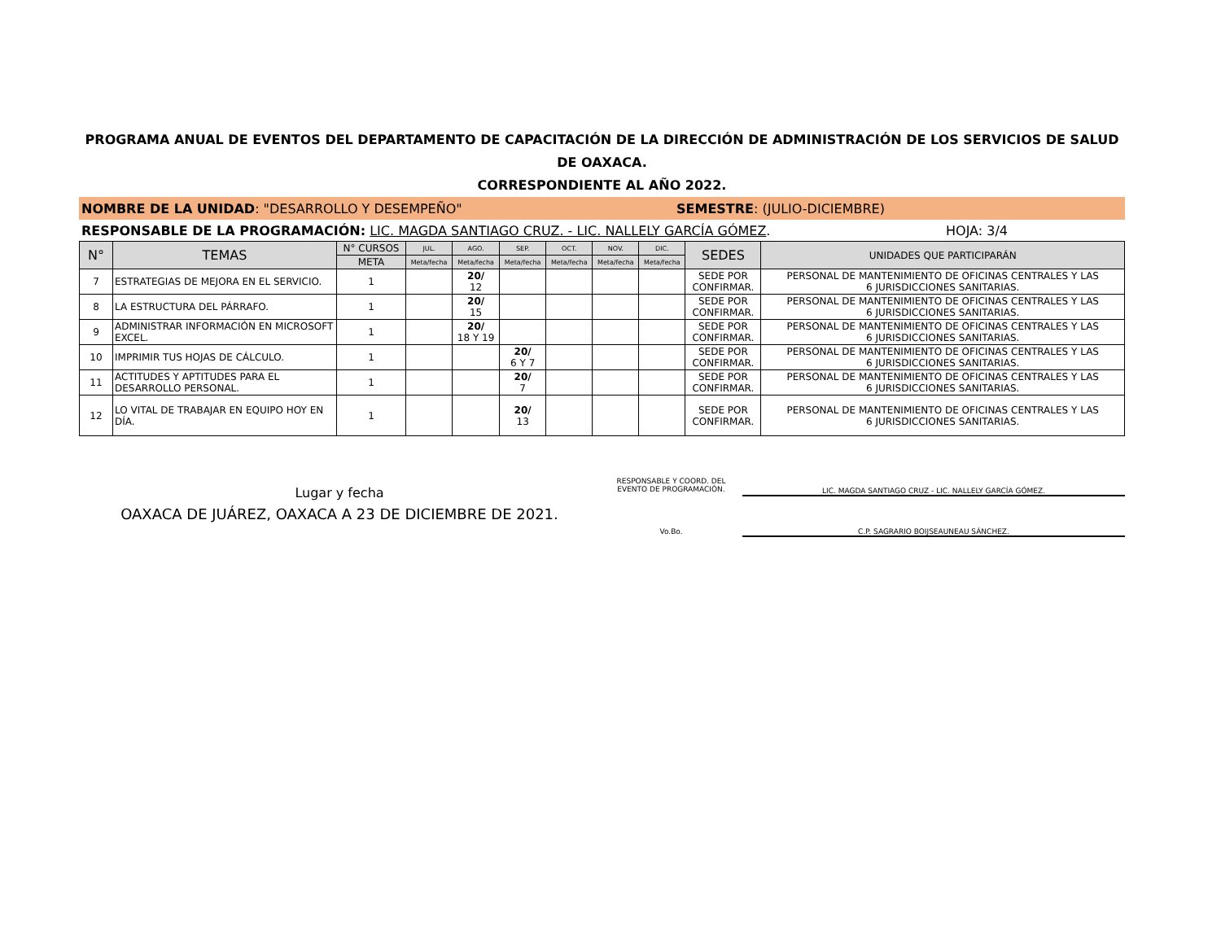PROGRAMA ANUAL DE EVENTOS DEL DEPARTAMENTO DE CAPACITACIÓN DE LA DIRECCIÓN DE ADMINISTRACIÓN DE LOS SERVICIOS DE SALUD DE OAXACA.
CORRESPONDIENTE AL AÑO 2022.
NOMBRE DE LA UNIDAD: "DESARROLLO Y DESEMPEÑO"
SEMESTRE: (JULIO-DICIEMBRE)
RESPONSABLE DE LA PROGRAMACIÓN: LIC. MAGDA SANTIAGO CRUZ. - LIC. NALLELY GARCÍA GÓMEZ.
HOJA: 3/4
| N° | TEMAS | N° CURSOS | JUL. | AGO. | SEP. | OCT. | NOV. | DIC. | SEDES | UNIDADES QUE PARTICIPARÁN |
| --- | --- | --- | --- | --- | --- | --- | --- | --- | --- | --- |
| | | META | Meta/fecha | Meta/fecha | Meta/fecha | Meta/fecha | Meta/fecha | Meta/fecha | | |
| 7 | ESTRATEGIAS DE MEJORA EN EL SERVICIO. | 1 | | 20/ 12 | | | | | SEDE POR CONFIRMAR. | PERSONAL DE MANTENIMIENTO DE OFICINAS CENTRALES Y LAS 6 JURISDICCIONES SANITARIAS. |
| 8 | LA ESTRUCTURA DEL PÁRRAFO. | 1 | | 20/ 15 | | | | | SEDE POR CONFIRMAR. | PERSONAL DE MANTENIMIENTO DE OFICINAS CENTRALES Y LAS 6 JURISDICCIONES SANITARIAS. |
| 9 | ADMINISTRAR INFORMACIÓN EN MICROSOFT EXCEL. | 1 | | 20/ 18 Y 19 | | | | | SEDE POR CONFIRMAR. | PERSONAL DE MANTENIMIENTO DE OFICINAS CENTRALES Y LAS 6 JURISDICCIONES SANITARIAS. |
| 10 | IMPRIMIR TUS HOJAS DE CÁLCULO. | 1 | | | 20/ 6 Y 7 | | | | SEDE POR CONFIRMAR. | PERSONAL DE MANTENIMIENTO DE OFICINAS CENTRALES Y LAS 6 JURISDICCIONES SANITARIAS. |
| 11 | ACTITUDES Y APTITUDES PARA EL DESARROLLO PERSONAL. | 1 | | | 20/ 7 | | | | SEDE POR CONFIRMAR. | PERSONAL DE MANTENIMIENTO DE OFICINAS CENTRALES Y LAS 6 JURISDICCIONES SANITARIAS. |
| 12 | LO VITAL DE TRABAJAR EN EQUIPO HOY EN DÍA. | 1 | | | 20/ 13 | | | | SEDE POR CONFIRMAR. | PERSONAL DE MANTENIMIENTO DE OFICINAS CENTRALES Y LAS 6 JURISDICCIONES SANITARIAS. |
Lugar y fecha
OAXACA DE JUÁREZ, OAXACA A 23 DE DICIEMBRE DE 2021.
RESPONSABLE Y COORD. DEL
EVENTO DE PROGRAMACIÓN.
LIC. MAGDA SANTIAGO CRUZ - LIC. NALLELY GARCÍA GÓMEZ.
Vo.Bo. C.P. SAGRARIO BOIJSEAUNEAU SÁNCHEZ.